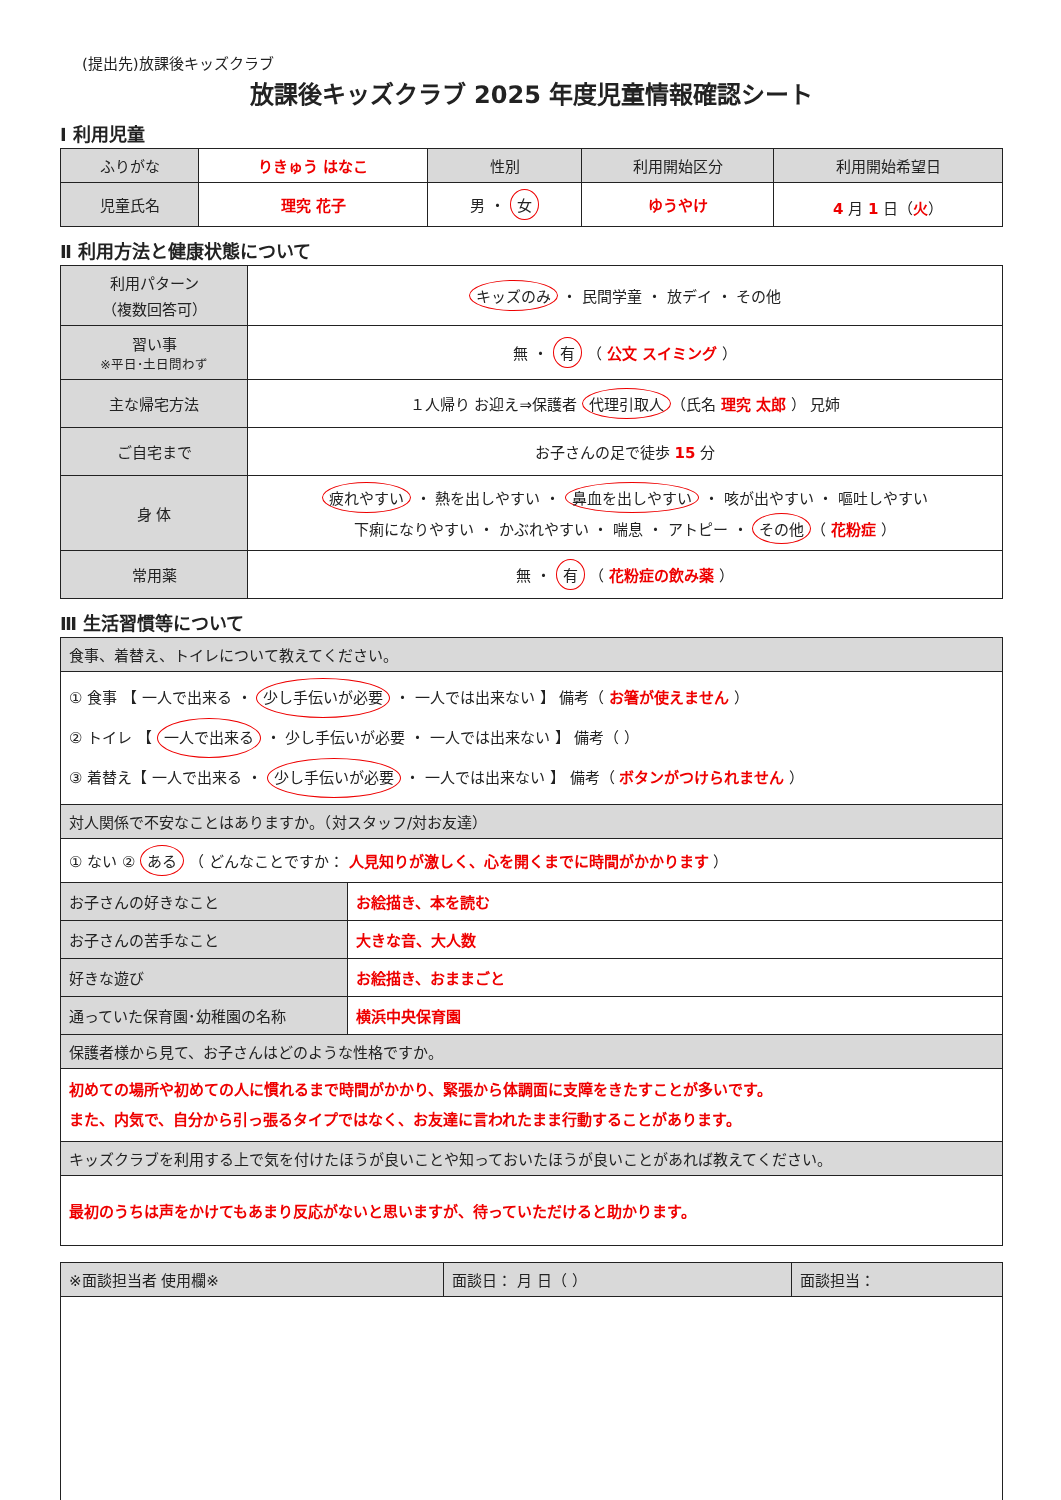(提出先)放課後キッズクラブ
放課後キッズクラブ 2025 年度児童情報確認シート
Ⅰ 利用児童
| ふりがな | りきゅう はなこ | 性別 | 利用開始区分 | 利用開始希望日 |
| 児童氏名 | 理究 花子 | 男 ・ 女 | ゆうやけ | 4 月 1 日（ 火 ） |
Ⅱ 利用方法と健康状態について
| 利用パターン （複数回答可） | キッズのみ ・ 民間学童 ・ 放デイ ・ その他 |
| 習い事 ※平日･土日問わず | 無 ・ 有 （ 公文 スイミング ） |
| 主な帰宅方法 | １人帰り お迎え⇒保護者 代理引取人 （氏名 理究 太郎 ） 兄姉 |
| ご自宅まで | お子さんの足で徒歩 15 分 |
| 身 体 | 疲れやすい ・ 熱を出しやすい ・ 鼻血を出しやすい ・ 咳が出やすい ・ 嘔吐しやすい 下痢になりやすい ・ かぶれやすい ・ 喘息 ・ アトピー ・ その他 （ 花粉症 ） |
| 常用薬 | 無 ・ 有 （ 花粉症の飲み薬 ） |
Ⅲ 生活習慣等について
| 食事、着替え、トイレについて教えてください。 | |
| ① 食事 【 一人で出来る ・ 少し手伝いが必要 ・ 一人では出来ない 】 備考（ お箸が使えません ） ② トイレ 【 一人で出来る ・ 少し手伝いが必要 ・ 一人では出来ない 】 備考（ ） ③ 着替え【 一人で出来る ・ 少し手伝いが必要 ・ 一人では出来ない 】 備考（ ボタンがつけられません ） | |
| 対人関係で不安なことはありますか。（対スタッフ/対お友達） | |
| ① ない ② ある （ どんなことですか： 人見知りが激しく、心を開くまでに時間がかかります ） | |
| お子さんの好きなこと | お絵描き、本を読む |
| お子さんの苦手なこと | 大きな音、大人数 |
| 好きな遊び | お絵描き、おままごと |
| 通っていた保育園･幼稚園の名称 | 横浜中央保育園 |
| 保護者様から見て、お子さんはどのような性格ですか。 | |
| 初めての場所や初めての人に慣れるまで時間がかかり、緊張から体調面に支障をきたすことが多いです。 また、内気で、自分から引っ張るタイプではなく、お友達に言われたまま行動することがあります。 | |
| キッズクラブを利用する上で気を付けたほうが良いことや知っておいたほうが良いことがあれば教えてください。 | |
| 最初のうちは声をかけてもあまり反応がないと思いますが、待っていただけると助かります。 | |
| ※面談担当者 使用欄※ | 面談日： 月 日（ ） | 面談担当： |
| --- | --- | --- |